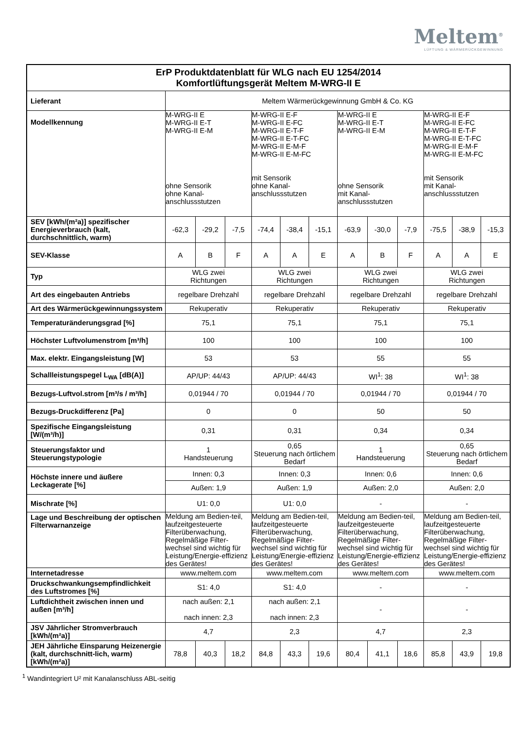Meltem<sup>®</sup>
LÜFTUNG & WÄRMERÜCKGEWINNUNG
| ErP Produktdatenblatt für WLG nach EU 1254/2014 Komfortlüftungsgerät Meltem M-WRG-II E | | | | | | | | | | | | |
| --- | --- | --- | --- | --- | --- | --- | --- | --- | --- | --- | --- | --- |
| Lieferant | Meltem Wärmerückgewinnung GmbH & Co. KG | | | | | | | | | | | |
| Modellkennung | M-WRG-II E M-WRG-II E-T M-WRG-II E-M ohne Sensorik ohne Kanal- anschlussstutzen | | | M-WRG-II E-F M-WRG-II E-FC M-WRG-II E-T-F M-WRG-II E-T-FC M-WRG-II E-M-F M-WRG-II E-M-FC mit Sensorik ohne Kanal- anschlussstutzen | | | M-WRG-II E M-WRG-II E-T M-WRG-II E-M ohne Sensorik mit Kanal- anschlussstutzen | | | M-WRG-II E-F M-WRG-II E-FC M-WRG-II E-T-F M-WRG-II E-T-FC M-WRG-II E-M-F M-WRG-II E-M-FC mit Sensorik mit Kanal- anschlussstutzen | | |
| SEV [kWh/(m²a)] spezifischer Energieverbrauch (kalt, durchschnittlich, warm) | -62,3 | -29,2 | -7,5 | -74,4 | -38,4 | -15,1 | -63,9 | -30,0 | -7,9 | -75,5 | -38,9 | -15,3 |
| SEV-Klasse | A | B | F | A | A | E | A | B | F | A | A | E |
| Typ | WLG zwei Richtungen | | | WLG zwei Richtungen | | | WLG zwei Richtungen | | | WLG zwei Richtungen | | |
| Art des eingebauten Antriebs | regelbare Drehzahl | | | regelbare Drehzahl | | | regelbare Drehzahl | | | regelbare Drehzahl | | |
| Art des Wärmerückgewinnungssystem | Rekuperativ | | | Rekuperativ | | | Rekuperativ | | | Rekuperativ | | |
| Temperaturänderungsgrad [%] | 75,1 | | | 75,1 | | | 75,1 | | | 75,1 | | |
| Höchster Luftvolumenstrom [m³/h] | 100 | | | 100 | | | 100 | | | 100 | | |
| Max. elektr. Eingangsleistung [W] | 53 | | | 53 | | | 55 | | | 55 | | |
| Schallleistungspegel L<sub>WA</sub> [dB(A)] | AP/UP: 44/43 | | | AP/UP: 44/43 | | | WI<sup>1</sup>: 38 | | | WI<sup>1</sup>: 38 | | |
| Bezugs-Luftvol.strom [m³/s / m³/h] | 0,01944 / 70 | | | 0,01944 / 70 | | | 0,01944 / 70 | | | 0,01944 / 70 | | |
| Bezugs-Druckdifferenz [Pa] | 0 | | | 0 | | | 50 | | | 50 | | |
| Spezifische Eingangsleistung [W/(m³/h)] | 0,31 | | | 0,31 | | | 0,34 | | | 0,34 | | |
| Steuerungsfaktor und Steuerungstypologie | 1 Handsteuerung | | | 0,65 Steuerung nach örtlichem Bedarf | | | 1 Handsteuerung | | | 0,65 Steuerung nach örtlichem Bedarf | | |
| Höchste innere und äußere Leckagerate [%] | Innen: 0,3 | | | Innen: 0,3 | | | Innen: 0,6 | | | Innen: 0,6 | | |
| | Außen: 1,9 | | | Außen: 1,9 | | | Außen: 2,0 | | | Außen: 2,0 | | |
| Mischrate [%] | U1: 0,0 | | | U1: 0,0 | | | - | | | - | | |
| Lage und Beschreibung der optischen Filterwarnanzeige | Meldung am Bedien-teil, laufzeitgesteuerte Filterüberwachung, Regelmäßige Filter-wechsel sind wichtig für Leistung/Energie-effizienz des Gerätes! | | | Meldung am Bedien-teil, laufzeitgesteuerte Filterüberwachung, Regelmäßige Filter-wechsel sind wichtig für Leistung/Energie-effizienz des Gerätes! | | | Meldung am Bedien-teil, laufzeitgesteuerte Filterüberwachung, Regelmäßige Filter-wechsel sind wichtig für Leistung/Energie-effizienz des Gerätes! | | | Meldung am Bedien-teil, laufzeitgesteuerte Filterüberwachung, Regelmäßige Filter-wechsel sind wichtig für Leistung/Energie-effizienz des Gerätes! | | |
| Internetadresse | www.meltem.com | | | www.meltem.com | | | www.meltem.com | | | www.meltem.com | | |
| Druckschwankungsempfindlichkeit des Luftstromes [%] | S1: 4,0 | | | S1: 4,0 | | | - | | | - | | |
| Luftdichtheit zwischen innen und außen [m³/h] | nach außen: 2,1 nach innen: 2,3 | | | nach außen: 2,1 nach innen: 2,3 | | | - | | | - | | |
| JSV Jährlicher Stromverbrauch [kWh/(m²a)] | 4,7 | | | 2,3 | | | 4,7 | | | 2,3 | | |
| JEH Jährliche Einsparung Heizenergie (kalt, durchschnitt-lich, warm) [kWh/(m²a)] | 78,8 | 40,3 | 18,2 | 84,8 | 43,3 | 19,6 | 80,4 | 41,1 | 18,6 | 85,8 | 43,9 | 19,8 |
<sup>1</sup> Wandintegriert U² mit Kanalanschluss ABL-seitig